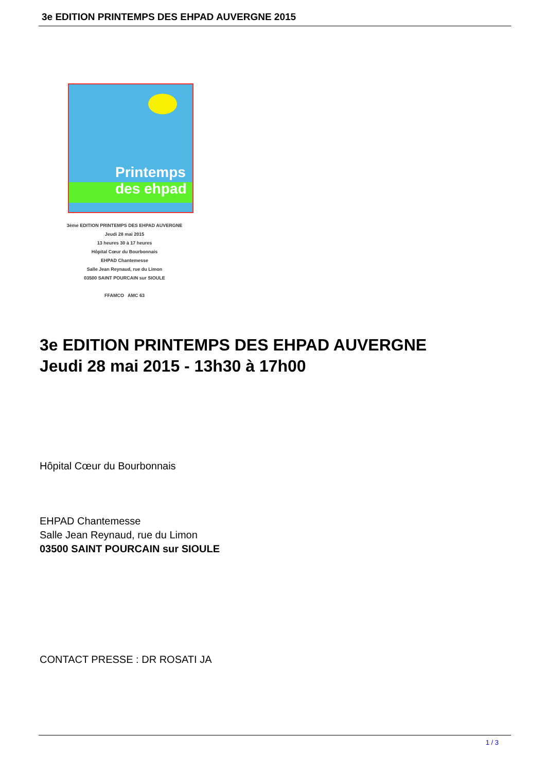3e EDITION PRINTEMPS DES EHPAD AUVERGNE 2015
Printemps des ehpad
3ème EDITION PRINTEMPS DES EHPAD AUVERGNE
Jeudi 28 mai 2015
13 heures 30 à 17 heures
Hôpital Cœur du Bourbonnais
EHPAD Chantemesse
Salle Jean Reynaud, rue du Limon
03500 SAINT POURCAIN sur SIOULE
FFAMCO AMC 63
3e EDITION PRINTEMPS DES EHPAD AUVERGNE
Jeudi 28 mai 2015 - 13h30 à 17h00
Hôpital Cœur du Bourbonnais
EHPAD Chantemesse
Salle Jean Reynaud, rue du Limon
03500 SAINT POURCAIN sur SIOULE
CONTACT PRESSE : DR ROSATI JA
1 / 3